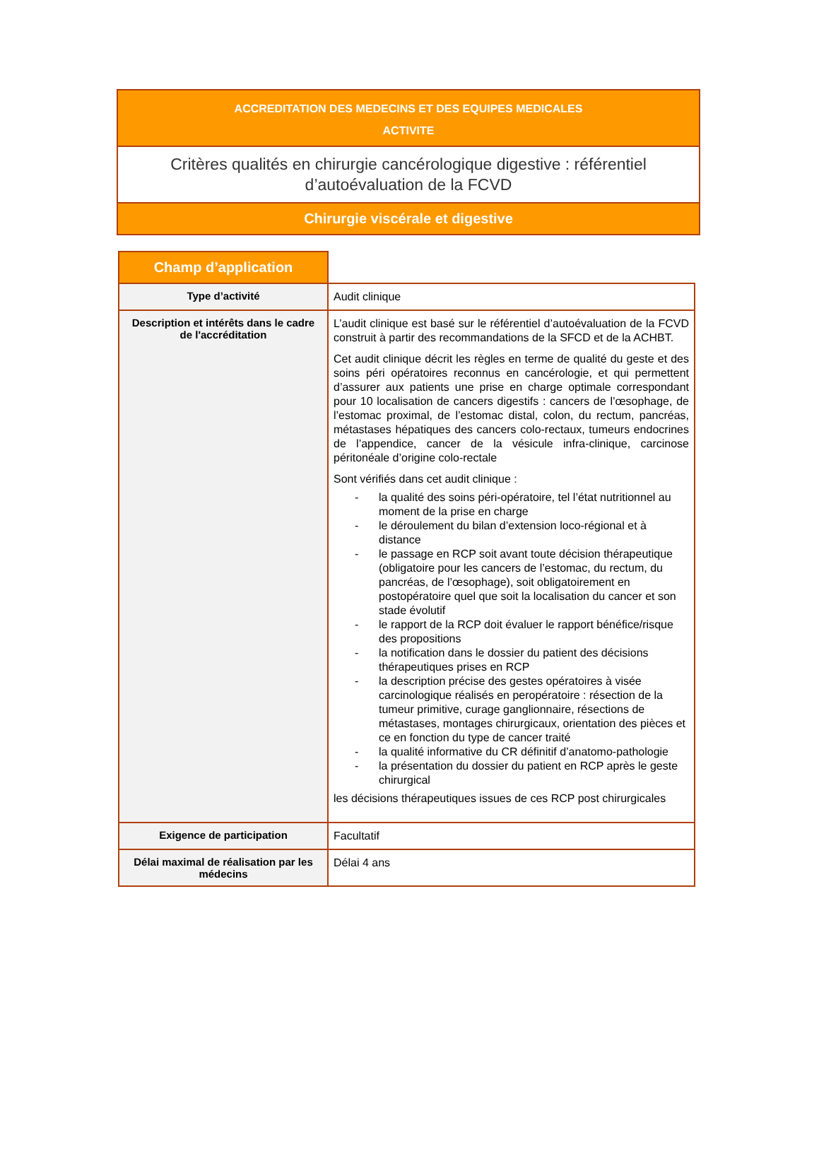ACCREDITATION DES MEDECINS ET DES EQUIPES MEDICALES
ACTIVITE
Critères qualités en chirurgie cancérologique digestive : référentiel d’autoévaluation de la FCVD
Chirurgie viscérale et digestive
| Champ d’application | |
| Type d’activité | Audit clinique |
| Description et intérêts dans le cadre de l'accréditation | L’audit clinique est basé sur le référentiel d’autoévaluation de la FCVD construit à partir des recommandations de la SFCD et de la ACHBT. Cet audit clinique décrit les règles en terme de qualité du geste et des soins péri opératoires reconnus en cancérologie, et qui permettent d’assurer aux patients une prise en charge optimale correspondant pour 10 localisation de cancers digestifs : cancers de l’œsophage, de l’estomac proximal, de l’estomac distal, colon, du rectum, pancréas, métastases hépatiques des cancers colo-rectaux, tumeurs endocrines de l’appendice, cancer de la vésicule infra-clinique, carcinose péritonéale d’origine colo-rectale Sont vérifiés dans cet audit clinique : - la qualité des soins péri-opératoire, tel l’état nutritionnel au moment de la prise en charge - le déroulement du bilan d’extension loco-régional et à distance - le passage en RCP soit avant toute décision thérapeutique (obligatoire pour les cancers de l’estomac, du rectum, du pancréas, de l’œsophage), soit obligatoirement en postopératoire quel que soit la localisation du cancer et son stade évolutif - le rapport de la RCP doit évaluer le rapport bénéfice/risque des propositions - la notification dans le dossier du patient des décisions thérapeutiques prises en RCP - la description précise des gestes opératoires à visée carcinologique réalisés en peropératoire : résection de la tumeur primitive, curage ganglionnaire, résections de métastases, montages chirurgicaux, orientation des pièces et ce en fonction du type de cancer traité - la qualité informative du CR définitif d’anatomo-pathologie - la présentation du dossier du patient en RCP après le geste chirurgical les décisions thérapeutiques issues de ces RCP post chirurgicales |
| Exigence de participation | Facultatif |
| Délai maximal de réalisation par les médecins | Délai 4 ans |